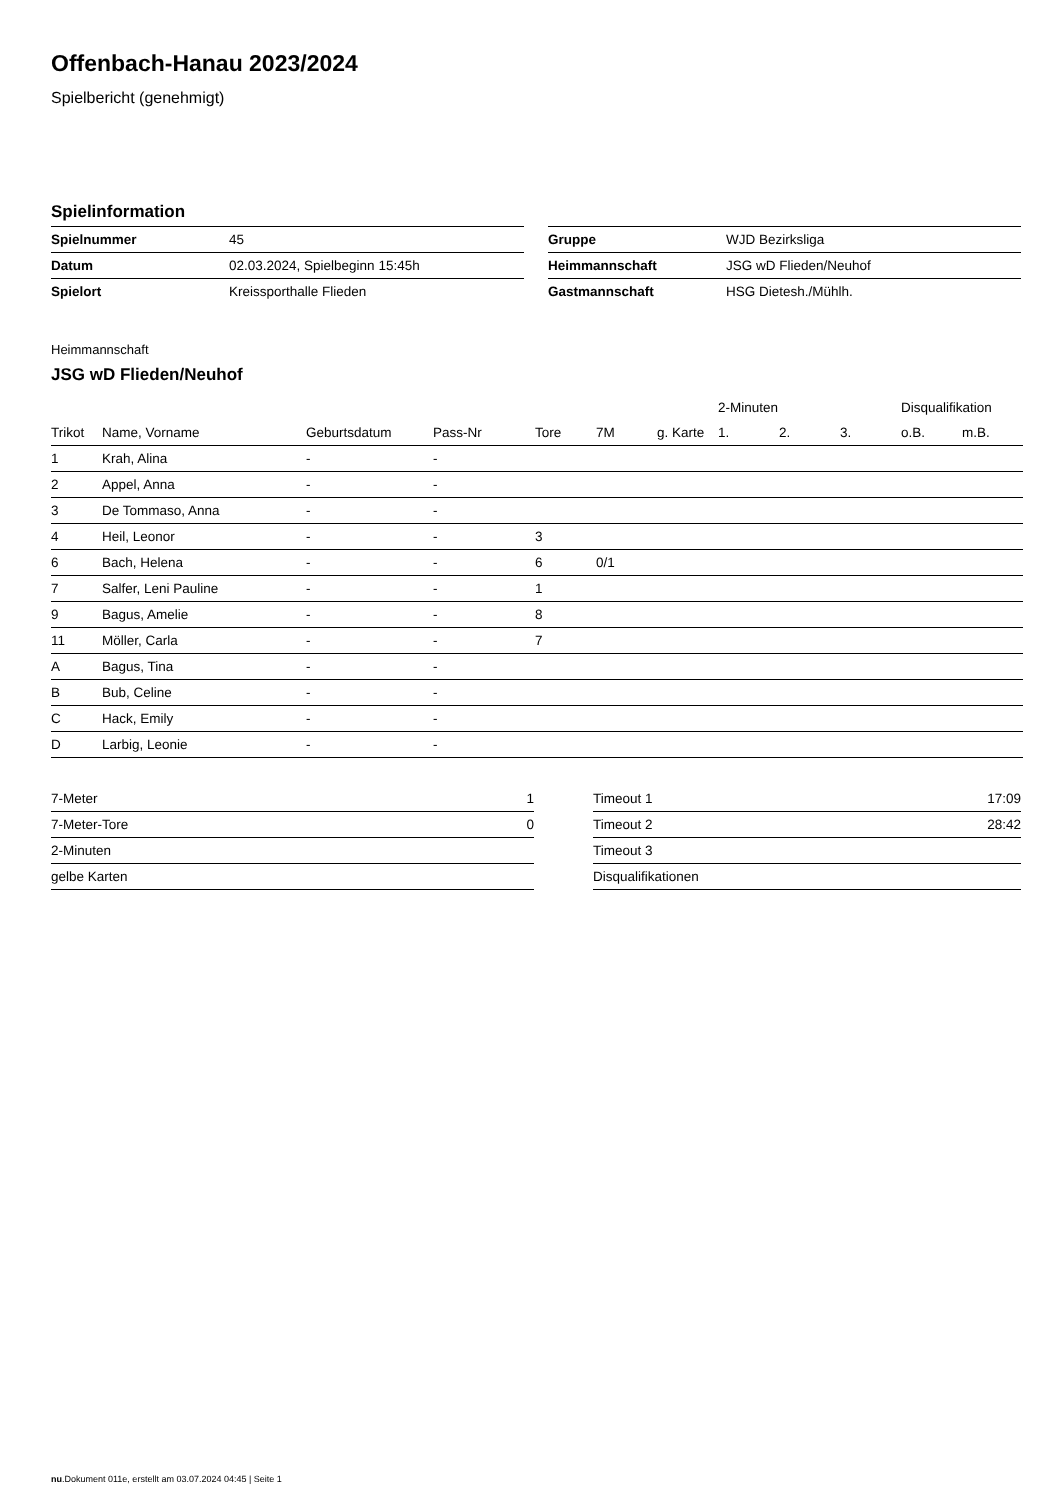Offenbach-Hanau 2023/2024
Spielbericht (genehmigt)
Spielinformation
| Spielnummer | 45 |
| Datum | 02.03.2024, Spielbeginn 15:45h |
| Spielort | Kreissporthalle Flieden |
| Gruppe | WJD Bezirksliga |
| Heimmannschaft | JSG wD Flieden/Neuhof |
| Gastmannschaft | HSG Dietesh./Mühlh. |
Heimmannschaft
JSG wD Flieden/Neuhof
| | | | | | | | 2-Minuten | | | Disqualifikation | |
| --- | --- | --- | --- | --- | --- | --- | --- | --- | --- | --- | --- |
| Trikot | Name, Vorname | Geburtsdatum | Pass-Nr | Tore | 7M | g. Karte | 1. | 2. | 3. | o.B. | m.B. |
| 1 | Krah, Alina | - | - | | | | | | | | |
| 2 | Appel, Anna | - | - | | | | | | | | |
| 3 | De Tommaso, Anna | - | - | | | | | | | | |
| 4 | Heil, Leonor | - | - | 3 | | | | | | | |
| 6 | Bach, Helena | - | - | 6 | 0/1 | | | | | | |
| 7 | Salfer, Leni Pauline | - | - | 1 | | | | | | | |
| 9 | Bagus, Amelie | - | - | 8 | | | | | | | |
| 11 | Möller, Carla | - | - | 7 | | | | | | | |
| A | Bagus, Tina | - | - | | | | | | | | |
| B | Bub, Celine | - | - | | | | | | | | |
| C | Hack, Emily | - | - | | | | | | | | |
| D | Larbig, Leonie | - | - | | | | | | | | |
| 7-Meter | 1 |
| 7-Meter-Tore | 0 |
| 2-Minuten | |
| gelbe Karten | |
| Timeout 1 | 17:09 |
| Timeout 2 | 28:42 |
| Timeout 3 | |
| Disqualifikationen | |
nu.Dokument 011e, erstellt am 03.07.2024 04:45 | Seite 1